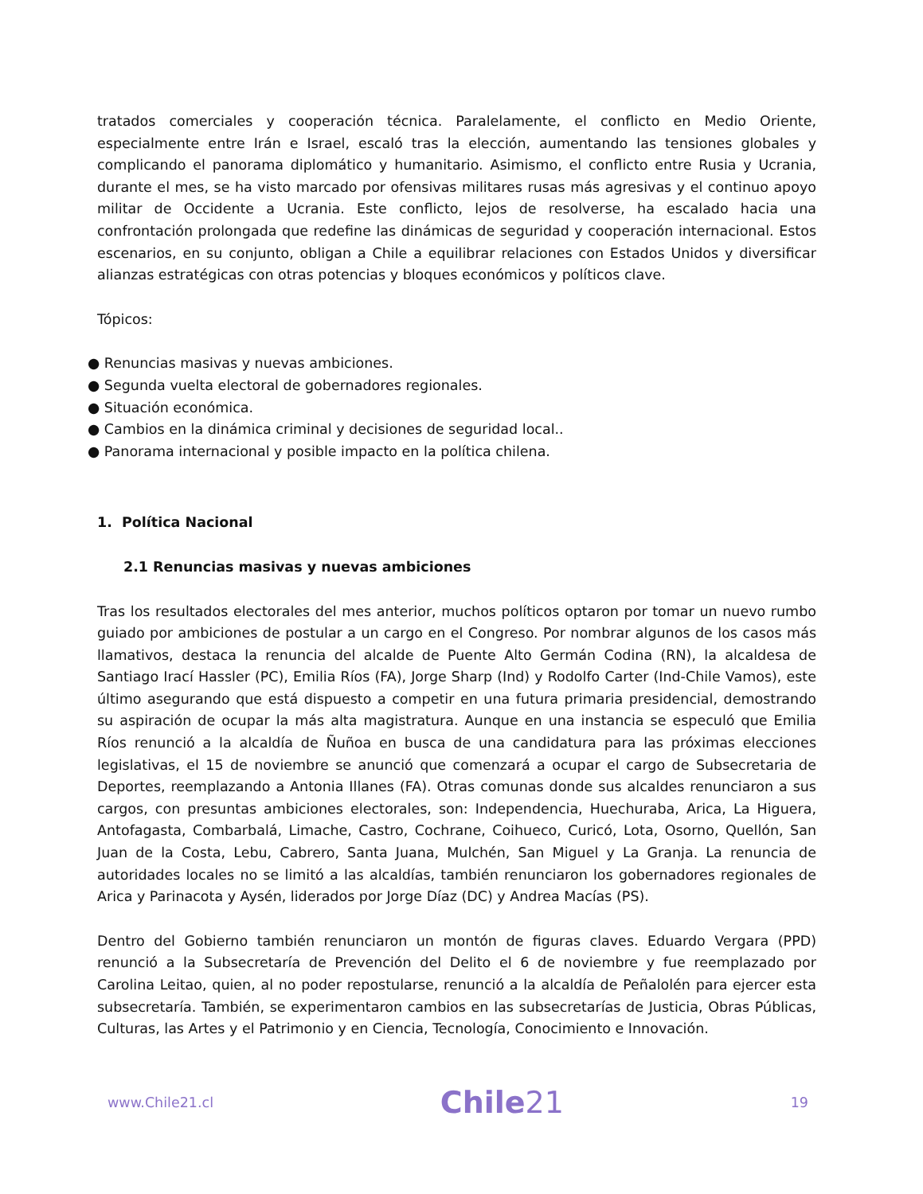tratados comerciales y cooperación técnica. Paralelamente, el conflicto en Medio Oriente, especialmente entre Irán e Israel, escaló tras la elección, aumentando las tensiones globales y complicando el panorama diplomático y humanitario. Asimismo, el conflicto entre Rusia y Ucrania, durante el mes, se ha visto marcado por ofensivas militares rusas más agresivas y el continuo apoyo militar de Occidente a Ucrania. Este conflicto, lejos de resolverse, ha escalado hacia una confrontación prolongada que redefine las dinámicas de seguridad y cooperación internacional. Estos escenarios, en su conjunto, obligan a Chile a equilibrar relaciones con Estados Unidos y diversificar alianzas estratégicas con otras potencias y bloques económicos y políticos clave.
Tópicos:
● Renuncias masivas y nuevas ambiciones.
● Segunda vuelta electoral de gobernadores regionales.
● Situación económica.
● Cambios en la dinámica criminal y decisiones de seguridad local..
● Panorama internacional y posible impacto en la política chilena.
1. Política Nacional
2.1 Renuncias masivas y nuevas ambiciones
Tras los resultados electorales del mes anterior, muchos políticos optaron por tomar un nuevo rumbo guiado por ambiciones de postular a un cargo en el Congreso. Por nombrar algunos de los casos más llamativos, destaca la renuncia del alcalde de Puente Alto Germán Codina (RN), la alcaldesa de Santiago Irací Hassler (PC), Emilia Ríos (FA), Jorge Sharp (Ind) y Rodolfo Carter (Ind-Chile Vamos), este último asegurando que está dispuesto a competir en una futura primaria presidencial, demostrando su aspiración de ocupar la más alta magistratura. Aunque en una instancia se especuló que Emilia Ríos renunció a la alcaldía de Ñuñoa en busca de una candidatura para las próximas elecciones legislativas, el 15 de noviembre se anunció que comenzará a ocupar el cargo de Subsecretaria de Deportes, reemplazando a Antonia Illanes (FA). Otras comunas donde sus alcaldes renunciaron a sus cargos, con presuntas ambiciones electorales, son: Independencia, Huechuraba, Arica, La Higuera, Antofagasta, Combarbalá, Limache, Castro, Cochrane, Coihueco, Curicó, Lota, Osorno, Quellón, San Juan de la Costa, Lebu, Cabrero, Santa Juana, Mulchén, San Miguel y La Granja. La renuncia de autoridades locales no se limitó a las alcaldías, también renunciaron los gobernadores regionales de Arica y Parinacota y Aysén, liderados por Jorge Díaz (DC) y Andrea Macías (PS).
Dentro del Gobierno también renunciaron un montón de figuras claves. Eduardo Vergara (PPD) renunció a la Subsecretaría de Prevención del Delito el 6 de noviembre y fue reemplazado por Carolina Leitao, quien, al no poder repostularse, renunció a la alcaldía de Peñalolén para ejercer esta subsecretaría. También, se experimentaron cambios en las subsecretarías de Justicia, Obras Públicas, Culturas, las Artes y el Patrimonio y en Ciencia, Tecnología, Conocimiento e Innovación.
www.Chile21.cl Chile21 19